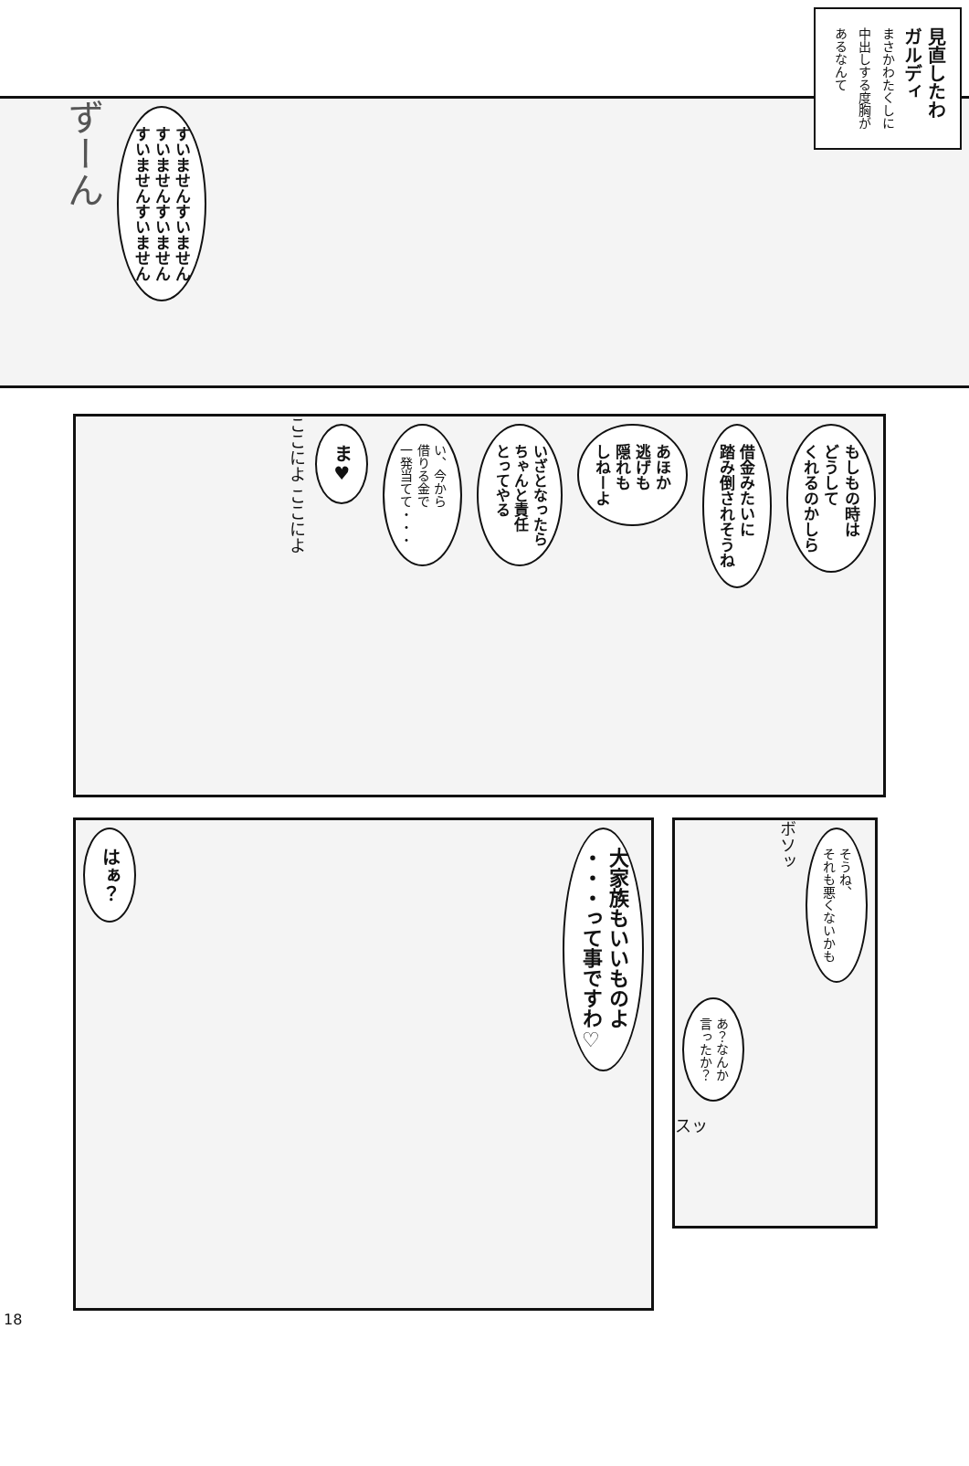見直したわ
ガルディ
まさかわたくしに
中出しする度胸が
あるなんて
すいませんすいません
すいませんすいません
すいませんすいません
ずーん
もしもの時は
どうして
くれるのかしら
借金みたいに
踏み倒されそうね
あほか
逃げも
隠れも
しねーよ
いざとなったら
ちゃんと責任
とってやる
い、今から
借りる金で
一発当てて・・・
ま♥
ここによ ここによ
大家族もいいものよ
・・・って事ですわ♡
はぁ？
そうね、
それも悪くないかも
ボソッ
あ？なんか
言ったか？
スッ
18